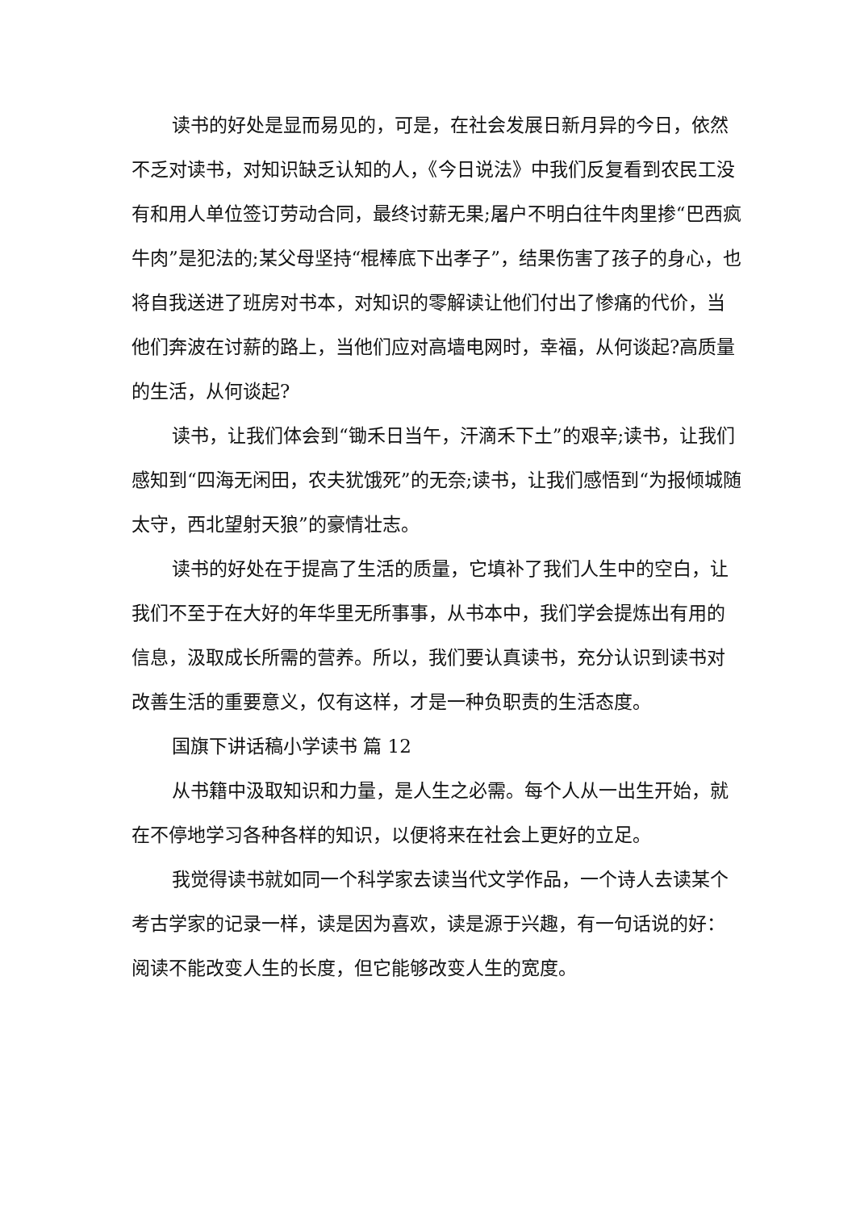读书的好处是显而易见的，可是，在社会发展日新月异的今日，依然不乏对读书，对知识缺乏认知的人，《今日说法》中我们反复看到农民工没有和用人单位签订劳动合同，最终讨薪无果;屠户不明白往牛肉里掺“巴西疯牛肉”是犯法的;某父母坚持“棍棒底下出孝子”，结果伤害了孩子的身心，也将自我送进了班房对书本，对知识的零解读让他们付出了惨痛的代价，当他们奔波在讨薪的路上，当他们应对高墙电网时，幸福，从何谈起?高质量的生活，从何谈起?
读书，让我们体会到“锄禾日当午，汗滴禾下土”的艰辛;读书，让我们感知到“四海无闲田，农夫犹饿死”的无奈;读书，让我们感悟到“为报倾城随太守，西北望射天狼”的豪情壮志。
读书的好处在于提高了生活的质量，它填补了我们人生中的空白，让我们不至于在大好的年华里无所事事，从书本中，我们学会提炼出有用的信息，汲取成长所需的营养。所以，我们要认真读书，充分认识到读书对改善生活的重要意义，仅有这样，才是一种负职责的生活态度。
国旗下讲话稿小学读书 篇 12
从书籍中汲取知识和力量，是人生之必需。每个人从一出生开始，就在不停地学习各种各样的知识，以便将来在社会上更好的立足。
我觉得读书就如同一个科学家去读当代文学作品，一个诗人去读某个考古学家的记录一样，读是因为喜欢，读是源于兴趣，有一句话说的好：阅读不能改变人生的长度，但它能够改变人生的宽度。